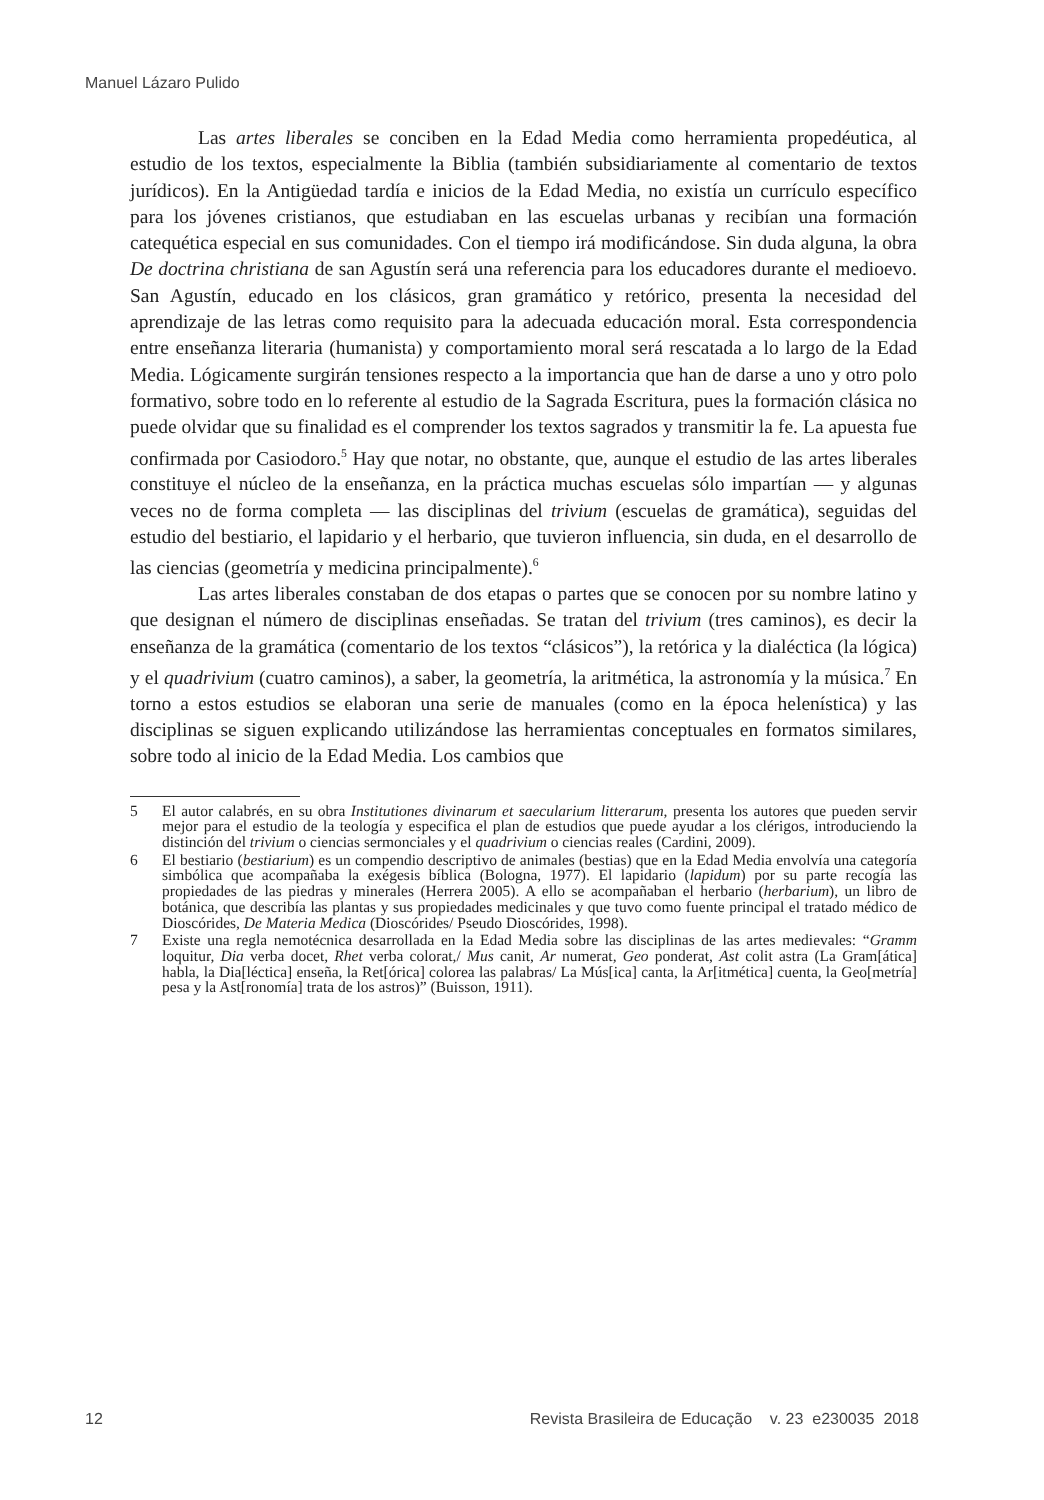Manuel Lázaro Pulido
Las artes liberales se conciben en la Edad Media como herramienta propedéutica, al estudio de los textos, especialmente la Biblia (también subsidiariamente al comentario de textos jurídicos). En la Antigüedad tardía e inicios de la Edad Media, no existía un currículo específico para los jóvenes cristianos, que estudiaban en las escuelas urbanas y recibían una formación catequética especial en sus comunidades. Con el tiempo irá modificándose. Sin duda alguna, la obra De doctrina christiana de san Agustín será una referencia para los educadores durante el medioevo. San Agustín, educado en los clásicos, gran gramático y retórico, presenta la necesidad del aprendizaje de las letras como requisito para la adecuada educación moral. Esta correspondencia entre enseñanza literaria (humanista) y comportamiento moral será rescatada a lo largo de la Edad Media. Lógicamente surgirán tensiones respecto a la importancia que han de darse a uno y otro polo formativo, sobre todo en lo referente al estudio de la Sagrada Escritura, pues la formación clásica no puede olvidar que su finalidad es el comprender los textos sagrados y transmitir la fe. La apuesta fue confirmada por Casiodoro.<sup>5</sup> Hay que notar, no obstante, que, aunque el estudio de las artes liberales constituye el núcleo de la enseñanza, en la práctica muchas escuelas sólo impartían — y algunas veces no de forma completa — las disciplinas del trivium (escuelas de gramática), seguidas del estudio del bestiario, el lapidario y el herbario, que tuvieron influencia, sin duda, en el desarrollo de las ciencias (geometría y medicina principalmente).<sup>6</sup>
Las artes liberales constaban de dos etapas o partes que se conocen por su nombre latino y que designan el número de disciplinas enseñadas. Se tratan del trivium (tres caminos), es decir la enseñanza de la gramática (comentario de los textos “clásicos”), la retórica y la dialéctica (la lógica) y el quadrivium (cuatro caminos), a saber, la geometría, la aritmética, la astronomía y la música.<sup>7</sup> En torno a estos estudios se elaboran una serie de manuales (como en la época helenística) y las disciplinas se siguen explicando utilizándose las herramientas conceptuales en formatos similares, sobre todo al inicio de la Edad Media. Los cambios que
5 El autor calabrés, en su obra Institutiones divinarum et saecularium litterarum, presenta los autores que pueden servir mejor para el estudio de la teología y especifica el plan de estudios que puede ayudar a los clérigos, introduciendo la distinción del trivium o ciencias sermonciales y el quadrivium o ciencias reales (Cardini, 2009).
6 El bestiario (bestiarium) es un compendio descriptivo de animales (bestias) que en la Edad Media envolvía una categoría simbólica que acompañaba la exégesis bíblica (Bologna, 1977). El lapidario (lapidum) por su parte recogía las propiedades de las piedras y minerales (Herrera 2005). A ello se acompañaban el herbario (herbarium), un libro de botánica, que describía las plantas y sus propiedades medicinales y que tuvo como fuente principal el tratado médico de Dioscórides, De Materia Medica (Dioscórides/ Pseudo Dioscórides, 1998).
7 Existe una regla nemotécnica desarrollada en la Edad Media sobre las disciplinas de las artes medievales: “Gramm loquitur, Dia verba docet, Rhet verba colorat,/ Mus canit, Ar numerat, Geo ponderat, Ast colit astra (La Gram[ática] habla, la Dia[léctica] enseña, la Ret[órica] colorea las palabras/ La Mús[ica] canta, la Ar[itmética] cuenta, la Geo[metría] pesa y la Ast[ronomía] trata de los astros)” (Buisson, 1911).
12 Revista Brasileira de Educação v. 23 e230035 2018